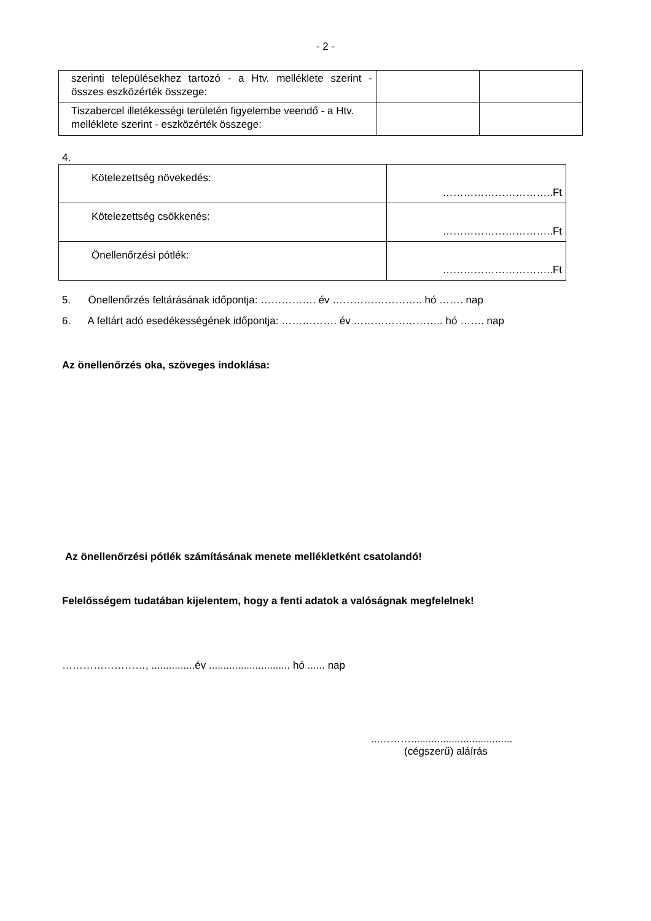- 2 -
| szerinti településekhez tartozó - a Htv. melléklete szerint - összes eszközérték összege: | | |
| Tiszabercel illetékességi területén figyelembe veendő - a Htv. melléklete szerint - eszközérték összege: | | |
4.
| Kötelezettség növekedés: | …………………………..Ft |
| Kötelezettség csökkenés: | …………………………..Ft |
| Önellenőrzési pótlék: | …………………………..Ft |
5. Önellenőrzés feltárásának időpontja: ……………. év …………………….. hó ……. nap
6. A feltárt adó esedékességének időpontja: ……………. év …………………….. hó ……. nap
Az önellenőrzés oka, szöveges indoklása:
Az önellenőrzési pótlék számításának menete mellékletként csatolandó!
Felelősségem tudatában kijelentem, hogy a fenti adatok a valóságnak megfelelnek!
……………………, ...............év ............................ hó ...... nap
...………...................................
(cégszerű) aláírás